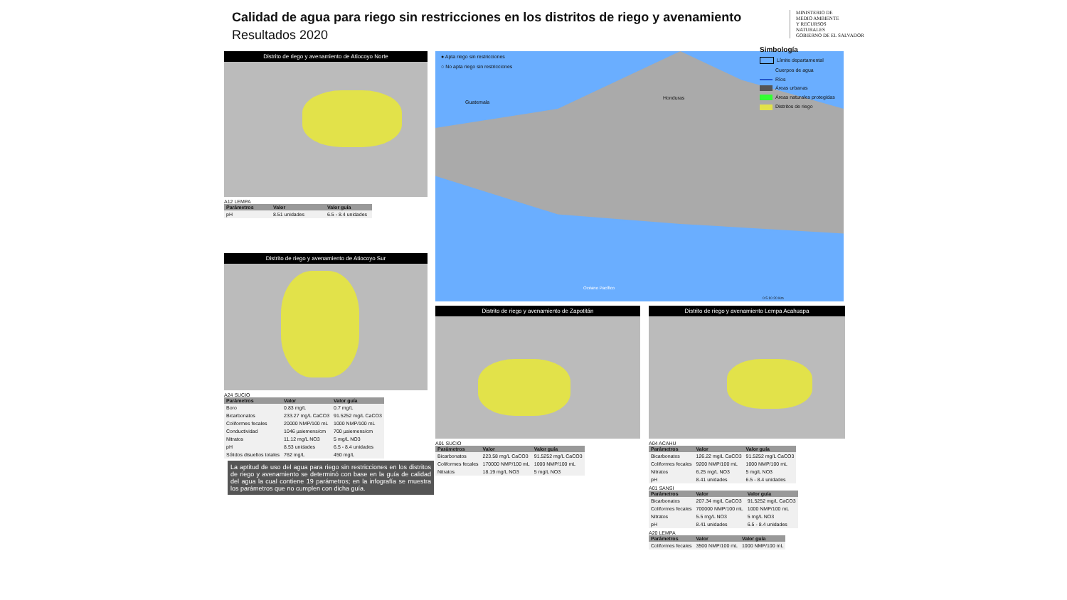Calidad de agua para riego sin restricciones en los distritos de riego y avenamiento
Resultados 2020
MINISTERIO DE
MEDIO AMBIENTE
Y RECURSOS
NATURALES
GOBIERNO DE EL SALVADOR
Distrito de riego y avenamiento de Atiocoyo Norte
A12 LEMPA
| Parámetros | Valor | Valor guía |
| --- | --- | --- |
| pH | 8.51 unidades | 6.5 - 8.4 unidades |
Distrito de riego y avenamiento de Atiocoyo Sur
A24 SUCIO
| Parámetros | Valor | Valor guía |
| --- | --- | --- |
| Boro | 0.83 mg/L | 0.7 mg/L |
| Bicarbonatos | 233.27 mg/L CaCO3 | 91.5252 mg/L CaCO3 |
| Coliformes fecales | 20000 NMP/100 mL | 1000 NMP/100 mL |
| Conductividad | 1046 µsiemens/cm | 700 µsiemens/cm |
| Nitratos | 11.12 mg/L NO3 | 5 mg/L NO3 |
| pH | 8.53 unidades | 6.5 - 8.4 unidades |
| Sólidos disueltos totales | 762 mg/L | 450 mg/L |
La aptitud de uso del agua para riego sin restricciones en los distritos de riego y avenamiento se determinó con base en la guía de calidad del agua la cual contiene 19 parámetros; en la infografía se muestra los parámetros que no cumplen con dicha guía.
● Apta riego sin restricciones
○ No apta riego sin restricciones
Guatemala
Honduras
Océano Pacífico
0 5 10 20 Km
Simbología
Límite departamental
Cuerpos de agua
Ríos
Áreas urbanas
Áreas naturales protegidas
Distritos de riego
Distrito de riego y avenamiento de Zapotitán
A01 SUCIO
| Parámetros | Valor | Valor guía |
| --- | --- | --- |
| Bicarbonatos | 223.58 mg/L CaCO3 | 91.5252 mg/L CaCO3 |
| Coliformes fecales | 170000 NMP/100 mL | 1000 NMP/100 mL |
| Nitratos | 18.19 mg/L NO3 | 5 mg/L NO3 |
Distrito de riego y avenamiento Lempa Acahuapa
A04 ACAHU
| Parámetros | Valor | Valor guía |
| --- | --- | --- |
| Bicarbonatos | 126.22 mg/L CaCO3 | 91.5252 mg/L CaCO3 |
| Coliformes fecales | 9200 NMP/100 mL | 1000 NMP/100 mL |
| Nitratos | 6.25 mg/L NO3 | 5 mg/L NO3 |
| pH | 8.41 unidades | 6.5 - 8.4 unidades |
A01 SANSI
| Parámetros | Valor | Valor guía |
| --- | --- | --- |
| Bicarbonatos | 207.34 mg/L CaCO3 | 91.5252 mg/L CaCO3 |
| Coliformes fecales | 700000 NMP/100 mL | 1000 NMP/100 mL |
| Nitratos | 5.5 mg/L NO3 | 5 mg/L NO3 |
| pH | 8.41 unidades | 6.5 - 8.4 unidades |
A20 LEMPA
| Parámetros | Valor | Valor guía |
| --- | --- | --- |
| Coliformes fecales | 3500 NMP/100 mL | 1000 NMP/100 mL |